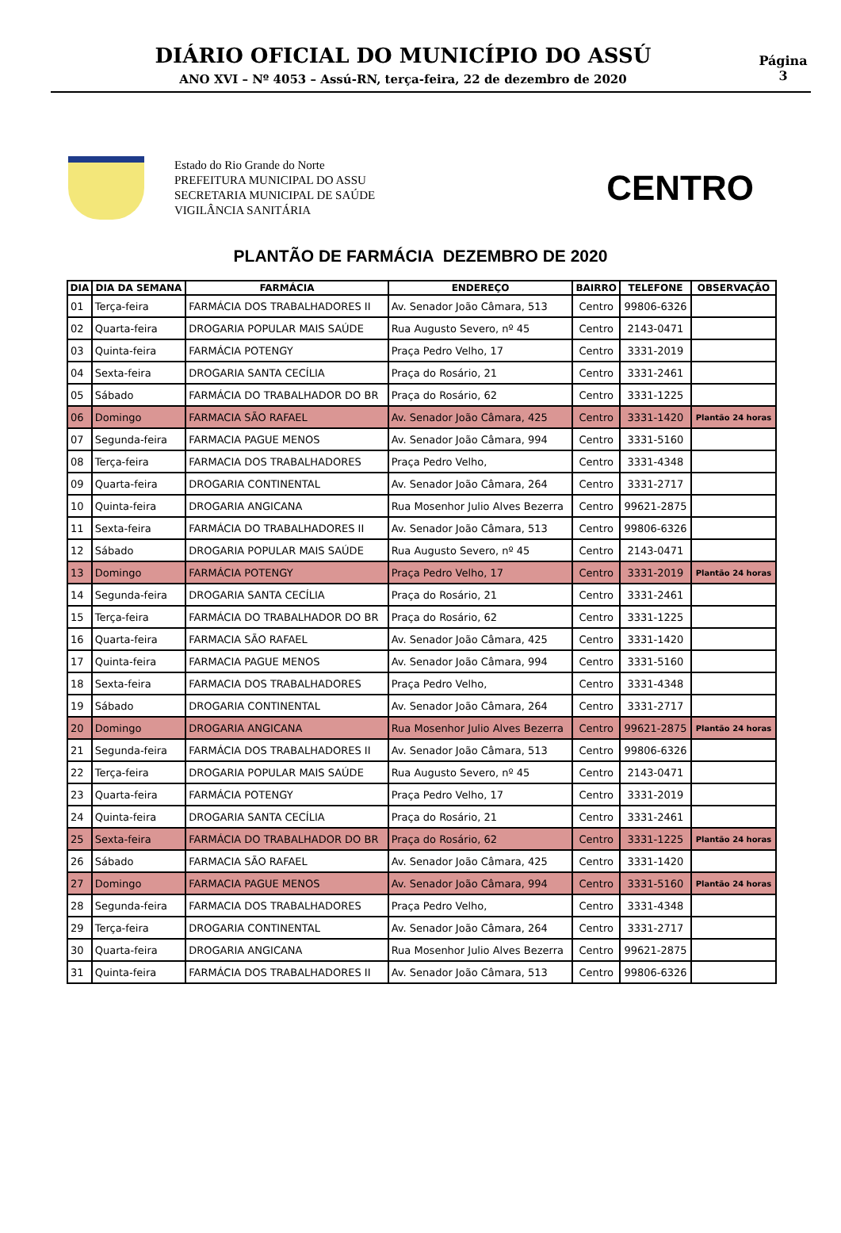DIÁRIO OFICIAL DO MUNICÍPIO DO ASSÚ
ANO XVI – Nº 4053 – Assú-RN, terça-feira, 22 de dezembro de 2020
Página
3
Estado do Rio Grande do Norte
PREFEITURA MUNICIPAL DO ASSU
SECRETARIA MUNICIPAL DE SAÚDE
VIGILÂNCIA SANITÁRIA
CENTRO
PLANTÃO DE FARMÁCIA DEZEMBRO DE 2020
| DIA | DIA DA SEMANA | FARMÁCIA | ENDEREÇO | BAIRRO | TELEFONE | OBSERVAÇÃO |
| --- | --- | --- | --- | --- | --- | --- |
| 01 | Terça-feira | FARMÁCIA DOS TRABALHADORES II | Av. Senador João Câmara, 513 | Centro | 99806-6326 | |
| 02 | Quarta-feira | DROGARIA POPULAR MAIS SAÚDE | Rua Augusto Severo, nº 45 | Centro | 2143-0471 | |
| 03 | Quinta-feira | FARMÁCIA POTENGY | Praça Pedro Velho, 17 | Centro | 3331-2019 | |
| 04 | Sexta-feira | DROGARIA SANTA CECÍLIA | Praça do Rosário, 21 | Centro | 3331-2461 | |
| 05 | Sábado | FARMÁCIA DO TRABALHADOR DO BR | Praça do Rosário, 62 | Centro | 3331-1225 | |
| 06 | Domingo | FARMACIA SÃO RAFAEL | Av. Senador João Câmara, 425 | Centro | 3331-1420 | Plantão 24 horas |
| 07 | Segunda-feira | FARMACIA PAGUE MENOS | Av. Senador João Câmara, 994 | Centro | 3331-5160 | |
| 08 | Terça-feira | FARMACIA DOS TRABALHADORES | Praça Pedro Velho, | Centro | 3331-4348 | |
| 09 | Quarta-feira | DROGARIA CONTINENTAL | Av. Senador João Câmara, 264 | Centro | 3331-2717 | |
| 10 | Quinta-feira | DROGARIA ANGICANA | Rua Mosenhor Julio Alves Bezerra | Centro | 99621-2875 | |
| 11 | Sexta-feira | FARMÁCIA DO TRABALHADORES II | Av. Senador João Câmara, 513 | Centro | 99806-6326 | |
| 12 | Sábado | DROGARIA POPULAR MAIS SAÚDE | Rua Augusto Severo, nº 45 | Centro | 2143-0471 | |
| 13 | Domingo | FARMÁCIA POTENGY | Praça Pedro Velho, 17 | Centro | 3331-2019 | Plantão 24 horas |
| 14 | Segunda-feira | DROGARIA SANTA CECÍLIA | Praça do Rosário, 21 | Centro | 3331-2461 | |
| 15 | Terça-feira | FARMÁCIA DO TRABALHADOR DO BR | Praça do Rosário, 62 | Centro | 3331-1225 | |
| 16 | Quarta-feira | FARMACIA SÃO RAFAEL | Av. Senador João Câmara, 425 | Centro | 3331-1420 | |
| 17 | Quinta-feira | FARMACIA PAGUE MENOS | Av. Senador João Câmara, 994 | Centro | 3331-5160 | |
| 18 | Sexta-feira | FARMACIA DOS TRABALHADORES | Praça Pedro Velho, | Centro | 3331-4348 | |
| 19 | Sábado | DROGARIA CONTINENTAL | Av. Senador João Câmara, 264 | Centro | 3331-2717 | |
| 20 | Domingo | DROGARIA ANGICANA | Rua Mosenhor Julio Alves Bezerra | Centro | 99621-2875 | Plantão 24 horas |
| 21 | Segunda-feira | FARMÁCIA DOS TRABALHADORES II | Av. Senador João Câmara, 513 | Centro | 99806-6326 | |
| 22 | Terça-feira | DROGARIA POPULAR MAIS SAÚDE | Rua Augusto Severo, nº 45 | Centro | 2143-0471 | |
| 23 | Quarta-feira | FARMÁCIA POTENGY | Praça Pedro Velho, 17 | Centro | 3331-2019 | |
| 24 | Quinta-feira | DROGARIA SANTA CECÍLIA | Praça do Rosário, 21 | Centro | 3331-2461 | |
| 25 | Sexta-feira | FARMÁCIA DO TRABALHADOR DO BR | Praça do Rosário, 62 | Centro | 3331-1225 | Plantão 24 horas |
| 26 | Sábado | FARMACIA SÃO RAFAEL | Av. Senador João Câmara, 425 | Centro | 3331-1420 | |
| 27 | Domingo | FARMACIA PAGUE MENOS | Av. Senador João Câmara, 994 | Centro | 3331-5160 | Plantão 24 horas |
| 28 | Segunda-feira | FARMACIA DOS TRABALHADORES | Praça Pedro Velho, | Centro | 3331-4348 | |
| 29 | Terça-feira | DROGARIA CONTINENTAL | Av. Senador João Câmara, 264 | Centro | 3331-2717 | |
| 30 | Quarta-feira | DROGARIA ANGICANA | Rua Mosenhor Julio Alves Bezerra | Centro | 99621-2875 | |
| 31 | Quinta-feira | FARMÁCIA DOS TRABALHADORES II | Av. Senador João Câmara, 513 | Centro | 99806-6326 | |